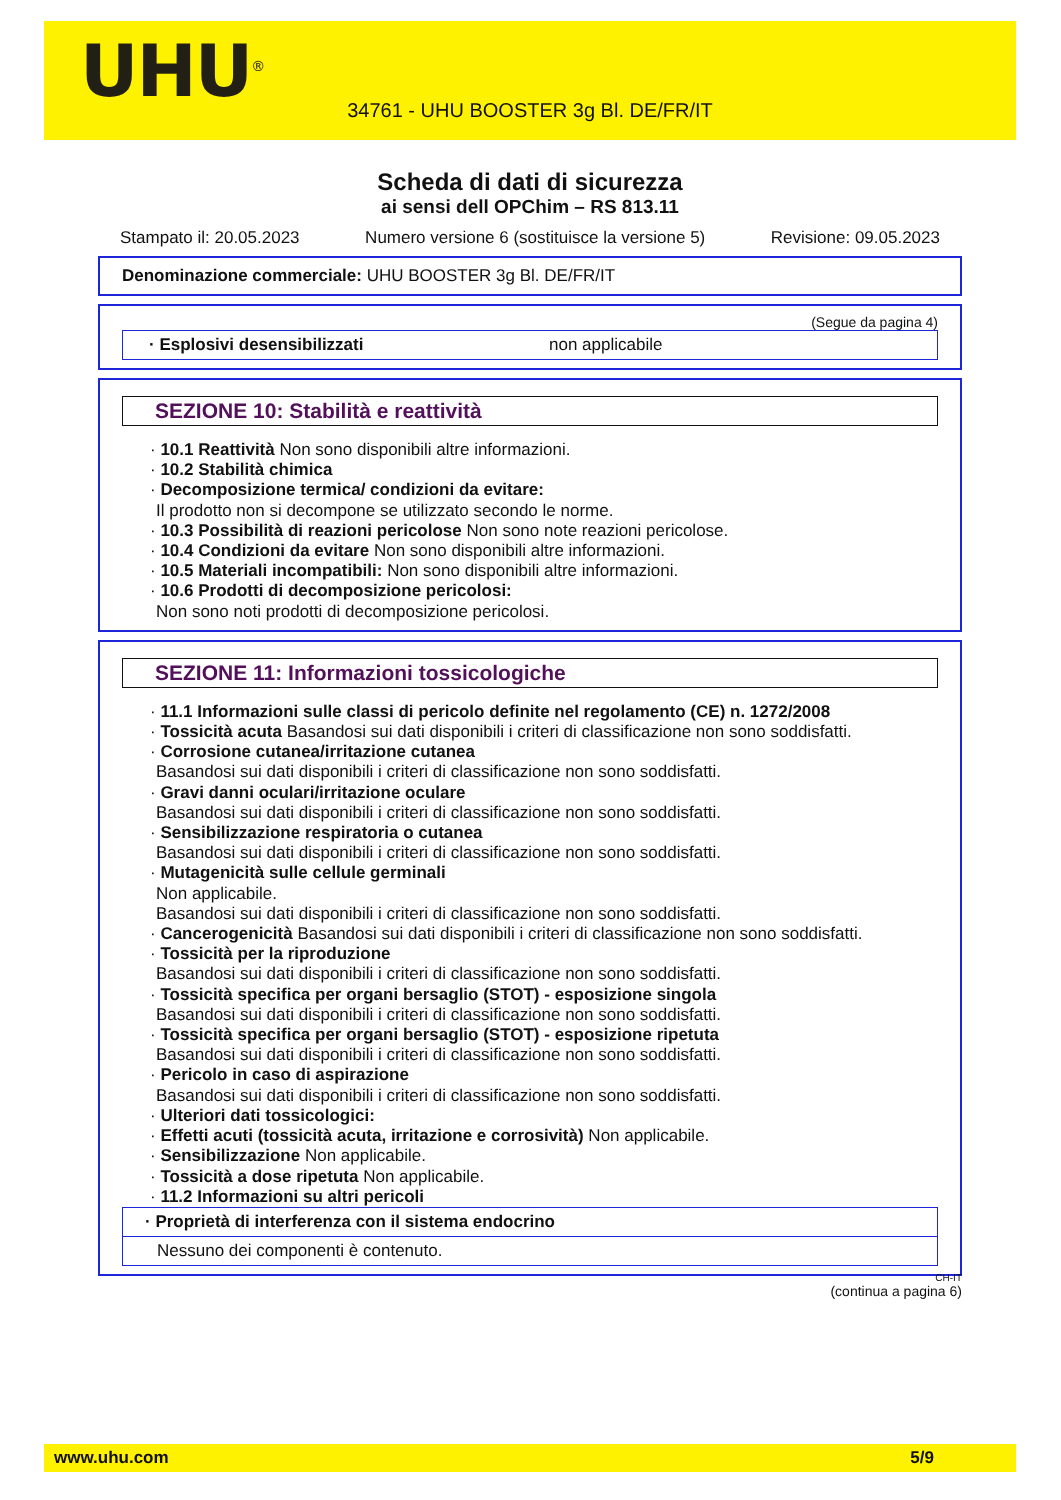UHU<sup>®</sup>
34761 - UHU BOOSTER 3g Bl. DE/FR/IT
Scheda di dati di sicurezza
ai sensi dell OPChim – RS 813.11
Stampato il: 20.05.2023 Numero versione 6 (sostituisce la versione 5) Revisione: 09.05.2023
Denominazione commerciale: UHU BOOSTER 3g Bl. DE/FR/IT
(Segue da pagina 4)
· Esplosivi desensibilizzati non applicabile
SEZIONE 10: Stabilità e reattività
· 10.1 Reattività Non sono disponibili altre informazioni.
· 10.2 Stabilità chimica
· Decomposizione termica/ condizioni da evitare:
Il prodotto non si decompone se utilizzato secondo le norme.
· 10.3 Possibilità di reazioni pericolose Non sono note reazioni pericolose.
· 10.4 Condizioni da evitare Non sono disponibili altre informazioni.
· 10.5 Materiali incompatibili: Non sono disponibili altre informazioni.
· 10.6 Prodotti di decomposizione pericolosi:
Non sono noti prodotti di decomposizione pericolosi.
SEZIONE 11: Informazioni tossicologiche
· 11.1 Informazioni sulle classi di pericolo definite nel regolamento (CE) n. 1272/2008
· Tossicità acuta Basandosi sui dati disponibili i criteri di classificazione non sono soddisfatti.
· Corrosione cutanea/irritazione cutanea
Basandosi sui dati disponibili i criteri di classificazione non sono soddisfatti.
· Gravi danni oculari/irritazione oculare
Basandosi sui dati disponibili i criteri di classificazione non sono soddisfatti.
· Sensibilizzazione respiratoria o cutanea
Basandosi sui dati disponibili i criteri di classificazione non sono soddisfatti.
· Mutagenicità sulle cellule germinali
Non applicabile.
Basandosi sui dati disponibili i criteri di classificazione non sono soddisfatti.
· Cancerogenicità Basandosi sui dati disponibili i criteri di classificazione non sono soddisfatti.
· Tossicità per la riproduzione
Basandosi sui dati disponibili i criteri di classificazione non sono soddisfatti.
· Tossicità specifica per organi bersaglio (STOT) - esposizione singola
Basandosi sui dati disponibili i criteri di classificazione non sono soddisfatti.
· Tossicità specifica per organi bersaglio (STOT) - esposizione ripetuta
Basandosi sui dati disponibili i criteri di classificazione non sono soddisfatti.
· Pericolo in caso di aspirazione
Basandosi sui dati disponibili i criteri di classificazione non sono soddisfatti.
· Ulteriori dati tossicologici:
· Effetti acuti (tossicità acuta, irritazione e corrosività) Non applicabile.
· Sensibilizzazione Non applicabile.
· Tossicità a dose ripetuta Non applicabile.
· 11.2 Informazioni su altri pericoli
· Proprietà di interferenza con il sistema endocrino
Nessuno dei componenti è contenuto.
CH-IT
(continua a pagina 6)
www.uhu.com 5/9